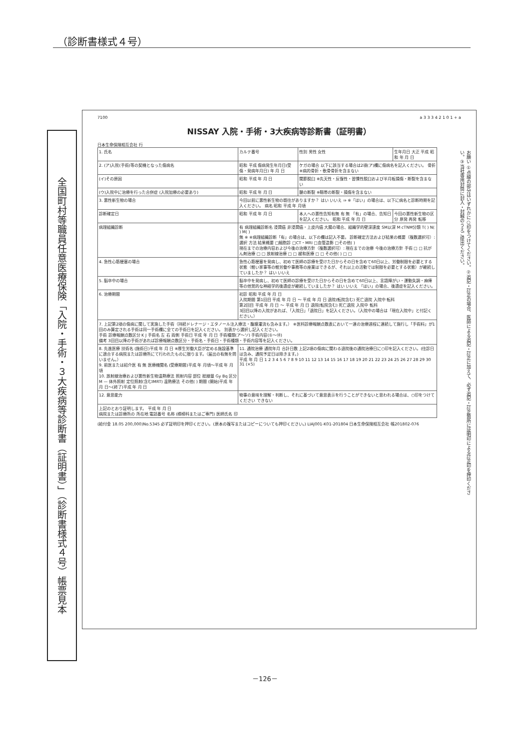（診断書様式４号）
全国町村等職員任意医療保険「入院・手術・３大疾病等診断書（証明書）」（診断書様式４号）帳票見本
7100 a 3 3 3 4 2 1 0 1 + a
NISSAY 入院・手術・3大疾病等診断書（証明書）
日本生命保険相互会社 行
お願い ①点線の部分はいずれかに○印をつけてください。②追記・訂正の場合、医師による追記・訂正に加えて、必ず追記・訂正箇所に証明印による訂正印を押印ください。③当社専用封筒に封入・封緘のうえご提出ください。
| 1. 氏名 | カルテ番号 | 性別 男性 女性 | 生年月日 大正 平成 昭和 年 月 日 |
| 2. (ア)入院(手術)等の契機となった傷病名 | 昭和 平成 傷病発生年月日(受傷・発病年月日) 年 月 日 | ケガの場合 以下に該当する場合は2項(ア)欄に傷病名を記入ください。 骨折 ※病的骨折・軟骨骨折を含まない | |
| (イ)その原因 | 昭和 平成 年 月 日 | 関節脱臼 ※先天性・反復性・習慣性脱臼および半月板損傷・断裂を含まない | |
| (ウ)入院中に治療を行った合併症 (入院加療の必要あり) | 昭和 平成 年 月 日 | 腱の断裂 ※靱帯の断裂・損傷を含まない | |
| 3. 悪性新生物の場合 | 今回以前に悪性新生物の既往がありますか？ はい いいえ ⇒ ※「はい」の場合は、以下に病名と診断時期を記入ください。 病名 昭和 平成 年 月頃 | | |
| 診断確定日 | 昭和 平成 年 月 日 | 本人への悪性告知有無 有 無 「有」の場合、告知日を記入ください。 昭和 平成 年 月 日 | 今回の悪性新生物の区分 原発 再発 転移 |
| 病理組織診断 | 有 病理組織診断名 浸潤癌 非浸潤癌・上皮内癌 大腸の場合、組織学的壁深達度 SM以深 M cTNM分類 T( ) N( ) M( ) 無 ※ ※病理組織診断「有」の場合は、以下の欄は記入不要。 診断確定方法および結果の概要（複数選択可）: 選択 方法 結果概要 □細胞診 □CT・MRI □血管造影 □その他( ) 現在までの治療内容および今後の治療方針（複数選択可）: 現在までの治療 今後の治療方針 手術 □ □ 抗がん剤治療 □ □ 放射線治療 □ □ 緩和医療 □ □ その他( ) □ □ | | |
| 4. 急性心筋梗塞の場合 | 急性心筋梗塞を発病し、初めて医師の診療を受けた日からその日を含めて60日以上、労働制限を必要とする状態（軽い家事等の軽労働や事務等の座業はできるが、それ以上の活動では制限を必要とする状態）が継続していましたか？ はい いいえ | | |
| 5. 脳卒中の場合 | 脳卒中を発病し、初めて医師の診療を受けた日からその日を含めて60日以上、言語障がい・運動失調・麻痺等の他覚的な神経学的後遺症が継続していましたか？ はい いいえ 「はい」の場合、後遺症を記入ください。 | | |
| 6. 治療期間 | 初診 昭和 平成 年 月 日 入院期間 第1回目 平成 年 月 日 ～ 平成 年 月 日 退院(転院含む) 死亡退院 入院中 転科 第2回目 平成 年 月 日 ～ 平成 年 月 日 退院(転院含む) 死亡退院 入院中 転科 3回目以降の入院があれば、「入院日」「退院日」を記入ください。（入院中の場合は「現在入院中」と付記ください。） | | |
| 7. 上記第2項の傷病に関して実施した手術（持続ドレナージ・エタノール注入療法・腹膜灌流も含みます。） ※医科診療報酬点数表において一連の治療過程に連続して施行し「手術料」が1回のみ算定される手術は同一手術欄に全ての手術日を記入ください。 別表から選択し記入ください。 手術 診療報酬点数区分 K J 手術名 左 右 両側 手術日 平成 年 月 日 手術種類(ア～ソ) 手術内容(①～⑭) 備考 3回目以降の手術があれば診療報酬点数区分・手術名・手術日・手術種類・手術内容等を記入ください。 | | | |
| 8. 先進医療 技術名 (施術日)平成 年 月 日 ※厚生労働大臣が定める施設基準に適合する病院または診療所にて行われたものに限ります。（届出の有無を問いません。） 9. 前医または紹介医 有 無 医療機関名 (受療期間)平成 年 月頃～平成 年 月頃 10. 放射線治療および悪性新生物温熱療法 照射内容 部位 総線量 Gy Bq 区分 M — 体外照射 定位照射(含むIMRT) 温熱療法 その他( ) 期間 (開始)平成 年 月 日～(終了)平成 年 月 日 | 11. 通院治療 通院年月 合計日数 上記2項の傷病に関わる退院後の通院治療日に○印を記入ください。(往診日は含み、通院予定日は除きます。) 平成 年 月 日 1 2 3 4 5 6 7 8 9 10 11 12 13 14 15 16 17 18 19 20 21 22 23 24 25 26 27 28 29 30 31 (×5) | | |
| 12. 意思能力 | 物事の意味を理解・判断し、それに基づいて意思表示を行うことができないと思われる場合は、○印をつけてください できない | | |
| 上記のとおり証明します。 平成 年 月 日 病院または診療所の 所在地 電話番号 名称 (標榜科またはご専門) 医師氏名 印 | | | |
(給付金 18.05 200,000)No.5345 必ず証明印を押印ください。(原本の複写またはコピーについても押印ください。) LIAJ001-K01-201804 日本生命保険相互会社 帳201802-076
－126－